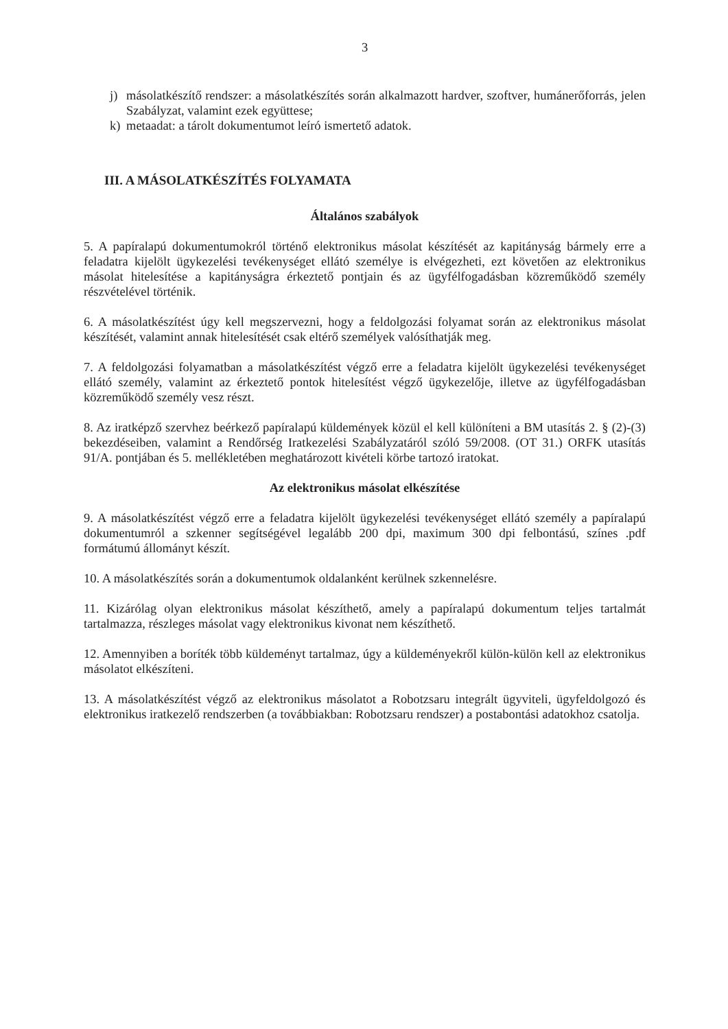3
j) másolatkészítő rendszer: a másolatkészítés során alkalmazott hardver, szoftver, humánerőforrás, jelen Szabályzat, valamint ezek együttese;
k) metaadat: a tárolt dokumentumot leíró ismertető adatok.
III. A MÁSOLATKÉSZÍTÉS FOLYAMATA
Általános szabályok
5. A papíralapú dokumentumokról történő elektronikus másolat készítését az kapitányság bármely erre a feladatra kijelölt ügykezelési tevékenységet ellátó személye is elvégezheti, ezt követően az elektronikus másolat hitelesítése a kapitányságra érkeztető pontjain és az ügyfélfogadásban közreműködő személy részvételével történik.
6. A másolatkészítést úgy kell megszervezni, hogy a feldolgozási folyamat során az elektronikus másolat készítését, valamint annak hitelesítését csak eltérő személyek valósíthatják meg.
7. A feldolgozási folyamatban a másolatkészítést végző erre a feladatra kijelölt ügykezelési tevékenységet ellátó személy, valamint az érkeztető pontok hitelesítést végző ügykezelője, illetve az ügyfélfogadásban közreműködő személy vesz részt.
8. Az iratképző szervhez beérkező papíralapú küldemények közül el kell különíteni a BM utasítás 2. § (2)-(3) bekezdéseiben, valamint a Rendőrség Iratkezelési Szabályzatáról szóló 59/2008. (OT 31.) ORFK utasítás 91/A. pontjában és 5. mellékletében meghatározott kivételi körbe tartozó iratokat.
Az elektronikus másolat elkészítése
9. A másolatkészítést végző erre a feladatra kijelölt ügykezelési tevékenységet ellátó személy a papíralapú dokumentumról a szkenner segítségével legalább 200 dpi, maximum 300 dpi felbontású, színes .pdf formátumú állományt készít.
10. A másolatkészítés során a dokumentumok oldalanként kerülnek szkennelésre.
11. Kizárólag olyan elektronikus másolat készíthető, amely a papíralapú dokumentum teljes tartalmát tartalmazza, részleges másolat vagy elektronikus kivonat nem készíthető.
12. Amennyiben a boríték több küldeményt tartalmaz, úgy a küldeményekről külön-külön kell az elektronikus másolatot elkészíteni.
13. A másolatkészítést végző az elektronikus másolatot a Robotzsaru integrált ügyviteli, ügyfeldolgozó és elektronikus iratkezelő rendszerben (a továbbiakban: Robotzsaru rendszer) a postabontási adatokhoz csatolja.